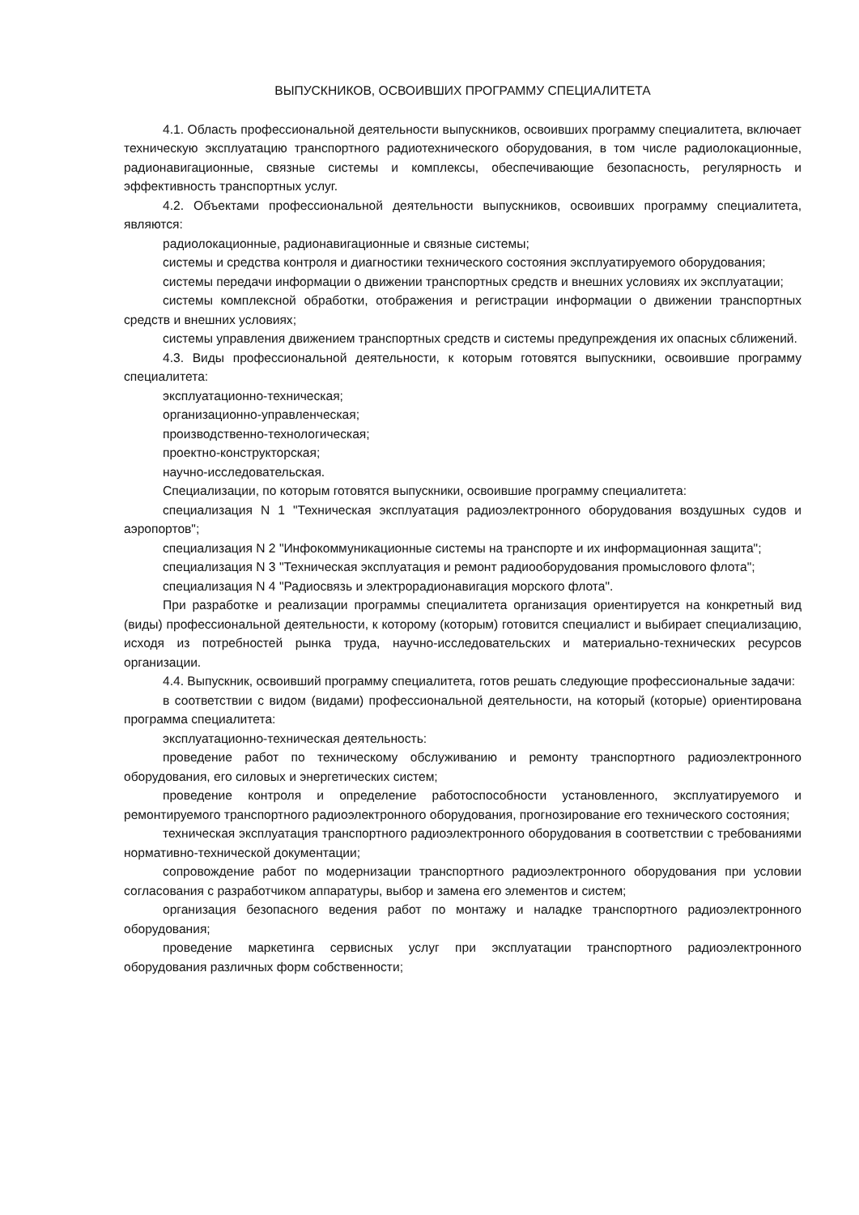ВЫПУСКНИКОВ, ОСВОИВШИХ ПРОГРАММУ СПЕЦИАЛИТЕТА
4.1. Область профессиональной деятельности выпускников, освоивших программу специалитета, включает техническую эксплуатацию транспортного радиотехнического оборудования, в том числе радиолокационные, радионавигационные, связные системы и комплексы, обеспечивающие безопасность, регулярность и эффективность транспортных услуг.
4.2. Объектами профессиональной деятельности выпускников, освоивших программу специалитета, являются:
радиолокационные, радионавигационные и связные системы;
системы и средства контроля и диагностики технического состояния эксплуатируемого оборудования;
системы передачи информации о движении транспортных средств и внешних условиях их эксплуатации;
системы комплексной обработки, отображения и регистрации информации о движении транспортных средств и внешних условиях;
системы управления движением транспортных средств и системы предупреждения их опасных сближений.
4.3. Виды профессиональной деятельности, к которым готовятся выпускники, освоившие программу специалитета:
эксплуатационно-техническая;
организационно-управленческая;
производственно-технологическая;
проектно-конструкторская;
научно-исследовательская.
Специализации, по которым готовятся выпускники, освоившие программу специалитета:
специализация N 1 "Техническая эксплуатация радиоэлектронного оборудования воздушных судов и аэропортов";
специализация N 2 "Инфокоммуникационные системы на транспорте и их информационная защита";
специализация N 3 "Техническая эксплуатация и ремонт радиооборудования промыслового флота";
специализация N 4 "Радиосвязь и электрорадионавигация морского флота".
При разработке и реализации программы специалитета организация ориентируется на конкретный вид (виды) профессиональной деятельности, к которому (которым) готовится специалист и выбирает специализацию, исходя из потребностей рынка труда, научно-исследовательских и материально-технических ресурсов организации.
4.4. Выпускник, освоивший программу специалитета, готов решать следующие профессиональные задачи:
в соответствии с видом (видами) профессиональной деятельности, на который (которые) ориентирована программа специалитета:
эксплуатационно-техническая деятельность:
проведение работ по техническому обслуживанию и ремонту транспортного радиоэлектронного оборудования, его силовых и энергетических систем;
проведение контроля и определение работоспособности установленного, эксплуатируемого и ремонтируемого транспортного радиоэлектронного оборудования, прогнозирование его технического состояния;
техническая эксплуатация транспортного радиоэлектронного оборудования в соответствии с требованиями нормативно-технической документации;
сопровождение работ по модернизации транспортного радиоэлектронного оборудования при условии согласования с разработчиком аппаратуры, выбор и замена его элементов и систем;
организация безопасного ведения работ по монтажу и наладке транспортного радиоэлектронного оборудования;
проведение маркетинга сервисных услуг при эксплуатации транспортного радиоэлектронного оборудования различных форм собственности;